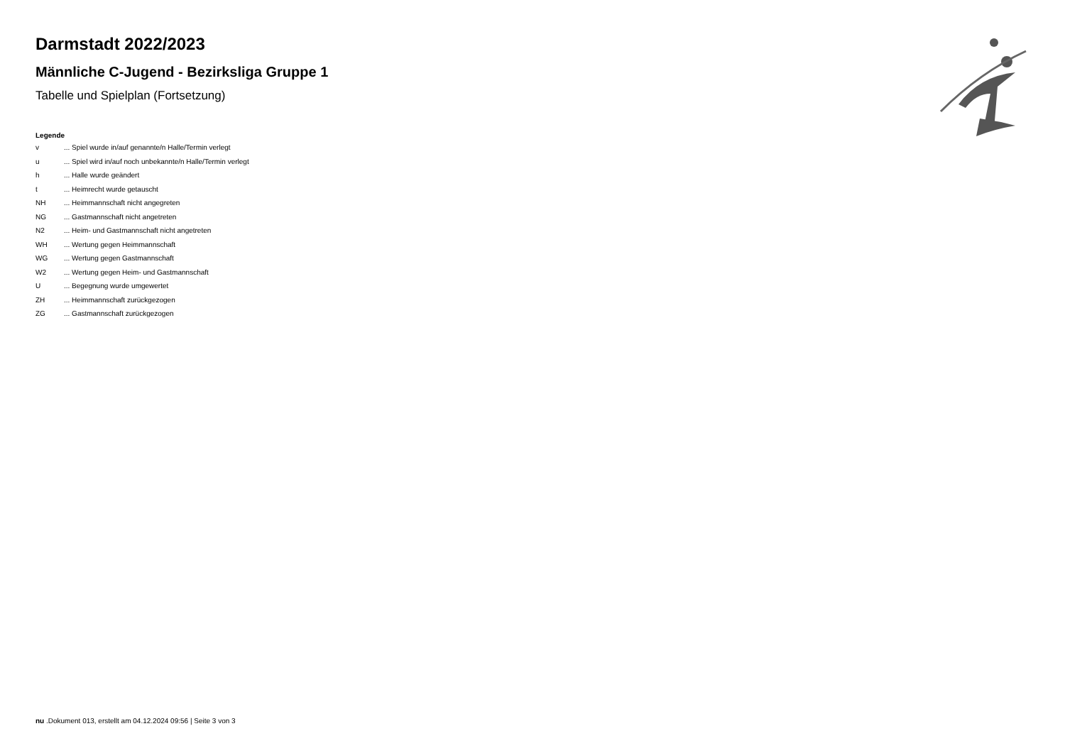Darmstadt 2022/2023
Männliche C-Jugend - Bezirksliga Gruppe 1
Tabelle und Spielplan (Fortsetzung)
Legende
| v | ... Spiel wurde in/auf genannte/n Halle/Termin verlegt |
| u | ... Spiel wird in/auf noch unbekannte/n Halle/Termin verlegt |
| h | ... Halle wurde geändert |
| t | ... Heimrecht wurde getauscht |
| NH | ... Heimmannschaft nicht angegreten |
| NG | ... Gastmannschaft nicht angetreten |
| N2 | ... Heim- und Gastmannschaft nicht angetreten |
| WH | ... Wertung gegen Heimmannschaft |
| WG | ... Wertung gegen Gastmannschaft |
| W2 | ... Wertung gegen Heim- und Gastmannschaft |
| U | ... Begegnung wurde umgewertet |
| ZH | ... Heimmannschaft zurückgezogen |
| ZG | ... Gastmannschaft zurückgezogen |
nu .Dokument 013, erstellt am 04.12.2024 09:56 | Seite 3 von 3